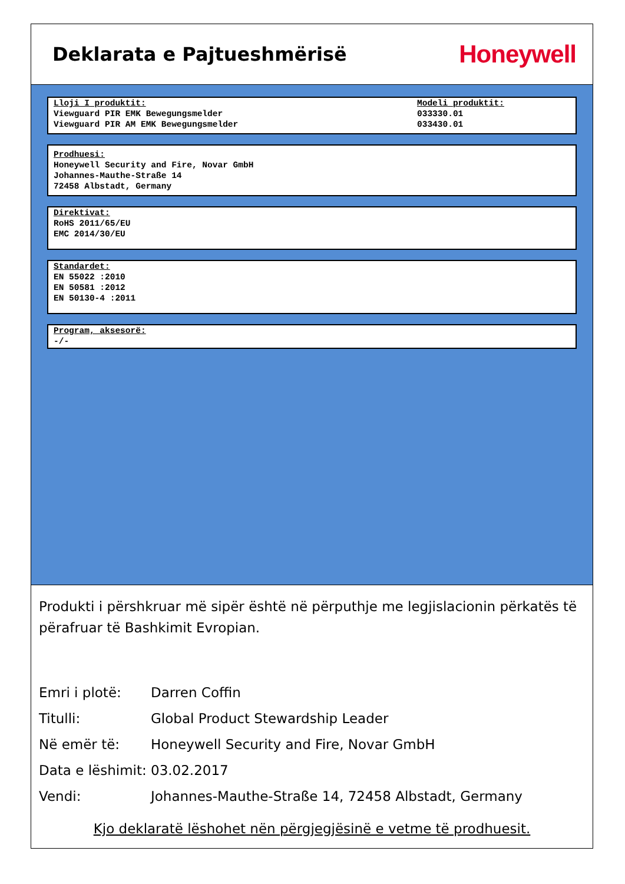Deklarata e Pajtueshmërisë
Honeywell
Lloji I produktit:
Viewguard PIR EMK Bewegungsmelder
Viewguard PIR AM EMK Bewegungsmelder
Modeli produktit:
033330.01
033430.01
Prodhuesi:
Honeywell Security and Fire, Novar GmbH
Johannes-Mauthe-Straße 14
72458 Albstadt, Germany
Direktivat:
RoHS 2011/65/EU
EMC 2014/30/EU
Standardet:
EN 55022 :2010
EN 50581 :2012
EN 50130-4 :2011
Program, aksesorë:
-/-
Produkti i përshkruar më sipër është në përputhje me legjislacionin përkatës të përafruar të Bashkimit Evropian.
| Emri i plotë: | Darren Coffin |
| Titulli: | Global Product Stewardship Leader |
| Në emër të: | Honeywell Security and Fire, Novar GmbH |
| Data e lëshimit: | 03.02.2017 |
| Vendi: | Johannes-Mauthe-Straße 14, 72458 Albstadt, Germany |
Kjo deklaratë lëshohet nën përgjegjësinë e vetme të prodhuesit.